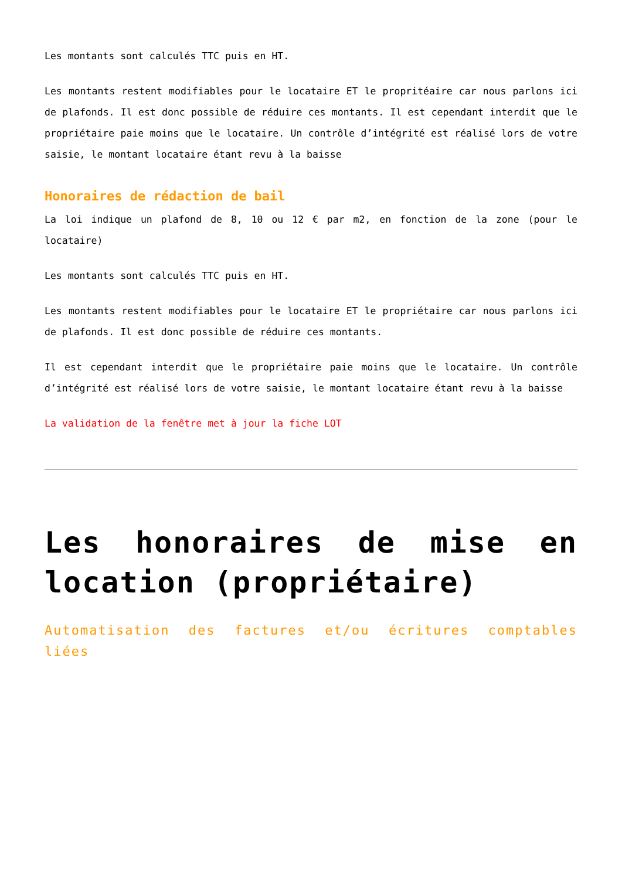Les montants sont calculés TTC puis en HT.
Les montants restent modifiables pour le locataire ET le propritéaire car nous parlons ici de plafonds. Il est donc possible de réduire ces montants. Il est cependant interdit que le propriétaire paie moins que le locataire. Un contrôle d’intégrité est réalisé lors de votre saisie, le montant locataire étant revu à la baisse
Honoraires de rédaction de bail
La loi indique un plafond de 8, 10 ou 12 € par m2, en fonction de la zone (pour le locataire)
Les montants sont calculés TTC puis en HT.
Les montants restent modifiables pour le locataire ET le propriétaire car nous parlons ici de plafonds. Il est donc possible de réduire ces montants.
Il est cependant interdit que le propriétaire paie moins que le locataire. Un contrôle d’intégrité est réalisé lors de votre saisie, le montant locataire étant revu à la baisse
La validation de la fenêtre met à jour la fiche LOT
Les honoraires de mise en location (propriétaire)
Automatisation des factures et/ou écritures comptables liées